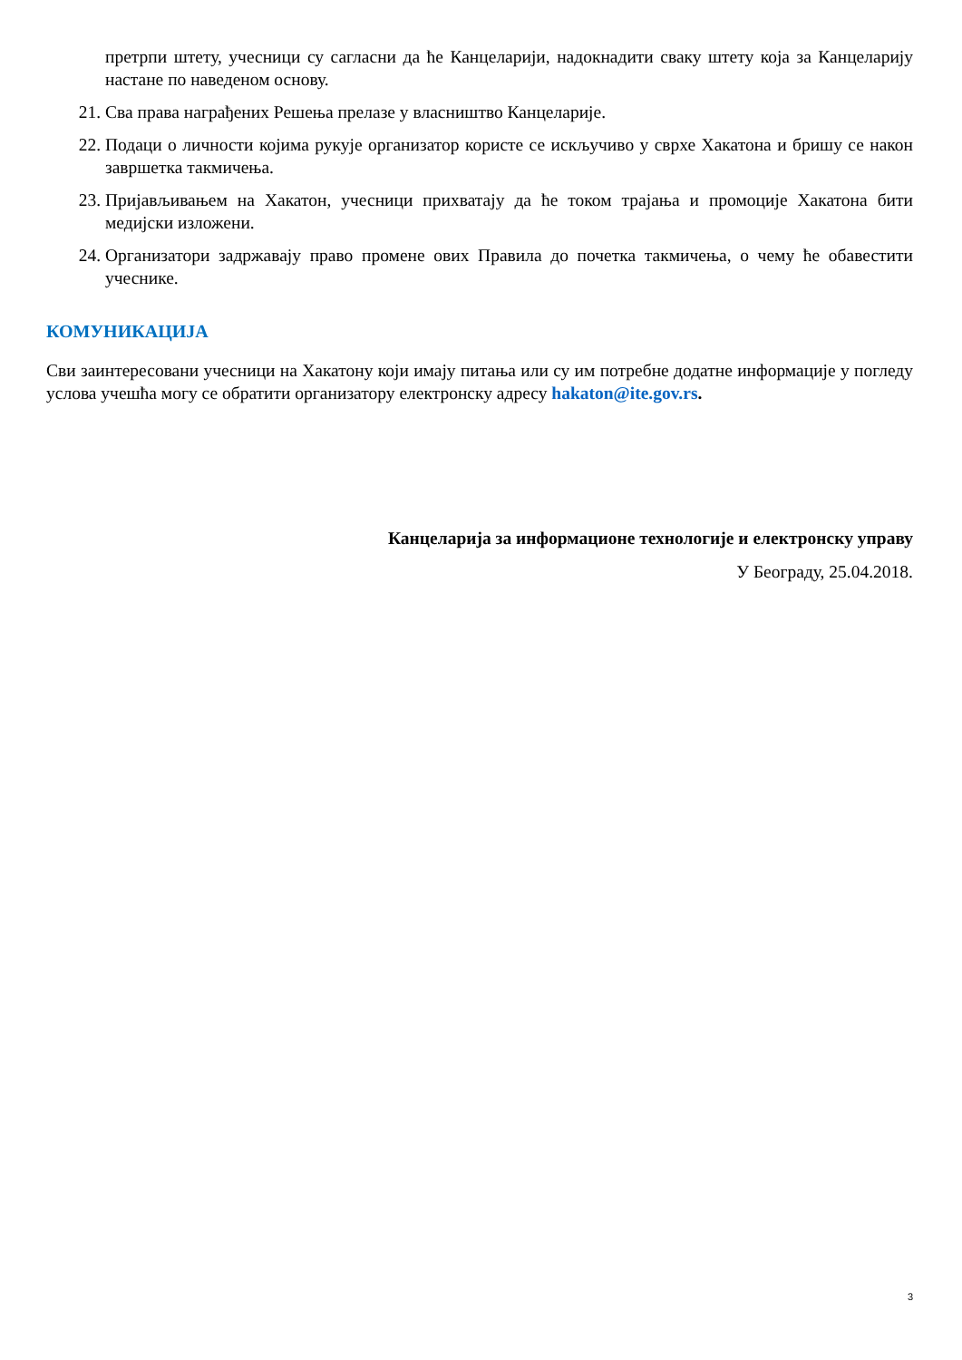претрпи штету, учесници су сагласни да ће Канцеларији, надокнадити сваку штету која за Канцеларију настане по наведеном основу.
21. Сва права награђених Решења прелазе у власништво Канцеларије.
22. Подаци о личности којима рукује организатор користе се искључиво у сврхе Хакатона и бришу се након завршетка такмичења.
23. Пријављивањем на Хакатон, учесници прихватају да ће током трајања и промоције Хакатона бити медијски изложени.
24. Организатори задржавају право промене ових Правила до почетка такмичења, о чему ће обавестити учеснике.
КОМУНИКАЦИЈА
Сви заинтересовани учесници на Хакатону који имају питања или су им потребне додатне информације у погледу услова учешћа могу се обратити организатору електронску адресу hakaton@ite.gov.rs.
Канцеларија за информационе технологије и електронску управу
У Београду, 25.04.2018.
3